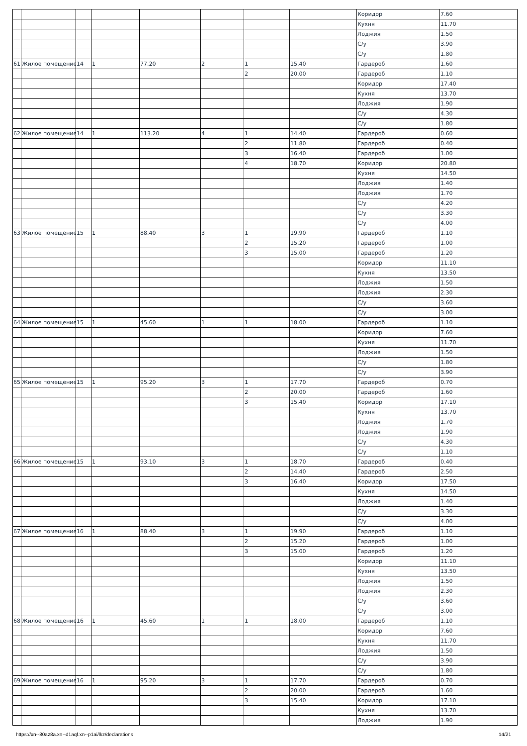| | | | | | | | | Коридор | 7.60 |
| | | | | | | | | Кухня | 11.70 |
| | | | | | | | | Лоджия | 1.50 |
| | | | | | | | | С/у | 3.90 |
| | | | | | | | | С/у | 1.80 |
| 61 | Жилое помещение | 14 | 1 | 77.20 | 2 | 1 | 15.40 | Гардероб | 1.60 |
| | | | | | | 2 | 20.00 | Гардероб | 1.10 |
| | | | | | | | | Коридор | 17.40 |
| | | | | | | | | Кухня | 13.70 |
| | | | | | | | | Лоджия | 1.90 |
| | | | | | | | | С/у | 4.30 |
| | | | | | | | | С/у | 1.80 |
| 62 | Жилое помещение | 14 | 1 | 113.20 | 4 | 1 | 14.40 | Гардероб | 0.60 |
| | | | | | | 2 | 11.80 | Гардероб | 0.40 |
| | | | | | | 3 | 16.40 | Гардероб | 1.00 |
| | | | | | | 4 | 18.70 | Коридор | 20.80 |
| | | | | | | | | Кухня | 14.50 |
| | | | | | | | | Лоджия | 1.40 |
| | | | | | | | | Лоджия | 1.70 |
| | | | | | | | | С/у | 4.20 |
| | | | | | | | | С/у | 3.30 |
| | | | | | | | | С/у | 4.00 |
| 63 | Жилое помещение | 15 | 1 | 88.40 | 3 | 1 | 19.90 | Гардероб | 1.10 |
| | | | | | | 2 | 15.20 | Гардероб | 1.00 |
| | | | | | | 3 | 15.00 | Гардероб | 1.20 |
| | | | | | | | | Коридор | 11.10 |
| | | | | | | | | Кухня | 13.50 |
| | | | | | | | | Лоджия | 1.50 |
| | | | | | | | | Лоджия | 2.30 |
| | | | | | | | | С/у | 3.60 |
| | | | | | | | | С/у | 3.00 |
| 64 | Жилое помещение | 15 | 1 | 45.60 | 1 | 1 | 18.00 | Гардероб | 1.10 |
| | | | | | | | | Коридор | 7.60 |
| | | | | | | | | Кухня | 11.70 |
| | | | | | | | | Лоджия | 1.50 |
| | | | | | | | | С/у | 1.80 |
| | | | | | | | | С/у | 3.90 |
| 65 | Жилое помещение | 15 | 1 | 95.20 | 3 | 1 | 17.70 | Гардероб | 0.70 |
| | | | | | | 2 | 20.00 | Гардероб | 1.60 |
| | | | | | | 3 | 15.40 | Коридор | 17.10 |
| | | | | | | | | Кухня | 13.70 |
| | | | | | | | | Лоджия | 1.70 |
| | | | | | | | | Лоджия | 1.90 |
| | | | | | | | | С/у | 4.30 |
| | | | | | | | | С/у | 1.10 |
| 66 | Жилое помещение | 15 | 1 | 93.10 | 3 | 1 | 18.70 | Гардероб | 0.40 |
| | | | | | | 2 | 14.40 | Гардероб | 2.50 |
| | | | | | | 3 | 16.40 | Коридор | 17.50 |
| | | | | | | | | Кухня | 14.50 |
| | | | | | | | | Лоджия | 1.40 |
| | | | | | | | | С/у | 3.30 |
| | | | | | | | | С/у | 4.00 |
| 67 | Жилое помещение | 16 | 1 | 88.40 | 3 | 1 | 19.90 | Гардероб | 1.10 |
| | | | | | | 2 | 15.20 | Гардероб | 1.00 |
| | | | | | | 3 | 15.00 | Гардероб | 1.20 |
| | | | | | | | | Коридор | 11.10 |
| | | | | | | | | Кухня | 13.50 |
| | | | | | | | | Лоджия | 1.50 |
| | | | | | | | | Лоджия | 2.30 |
| | | | | | | | | С/у | 3.60 |
| | | | | | | | | С/у | 3.00 |
| 68 | Жилое помещение | 16 | 1 | 45.60 | 1 | 1 | 18.00 | Гардероб | 1.10 |
| | | | | | | | | Коридор | 7.60 |
| | | | | | | | | Кухня | 11.70 |
| | | | | | | | | Лоджия | 1.50 |
| | | | | | | | | С/у | 3.90 |
| | | | | | | | | С/у | 1.80 |
| 69 | Жилое помещение | 16 | 1 | 95.20 | 3 | 1 | 17.70 | Гардероб | 0.70 |
| | | | | | | 2 | 20.00 | Гардероб | 1.60 |
| | | | | | | 3 | 15.40 | Коридор | 17.10 |
| | | | | | | | | Кухня | 13.70 |
| | | | | | | | | Лоджия | 1.90 |
https://xn--80az8a.xn--d1aqf.xn--p1ai/lkz/declarations 14/21